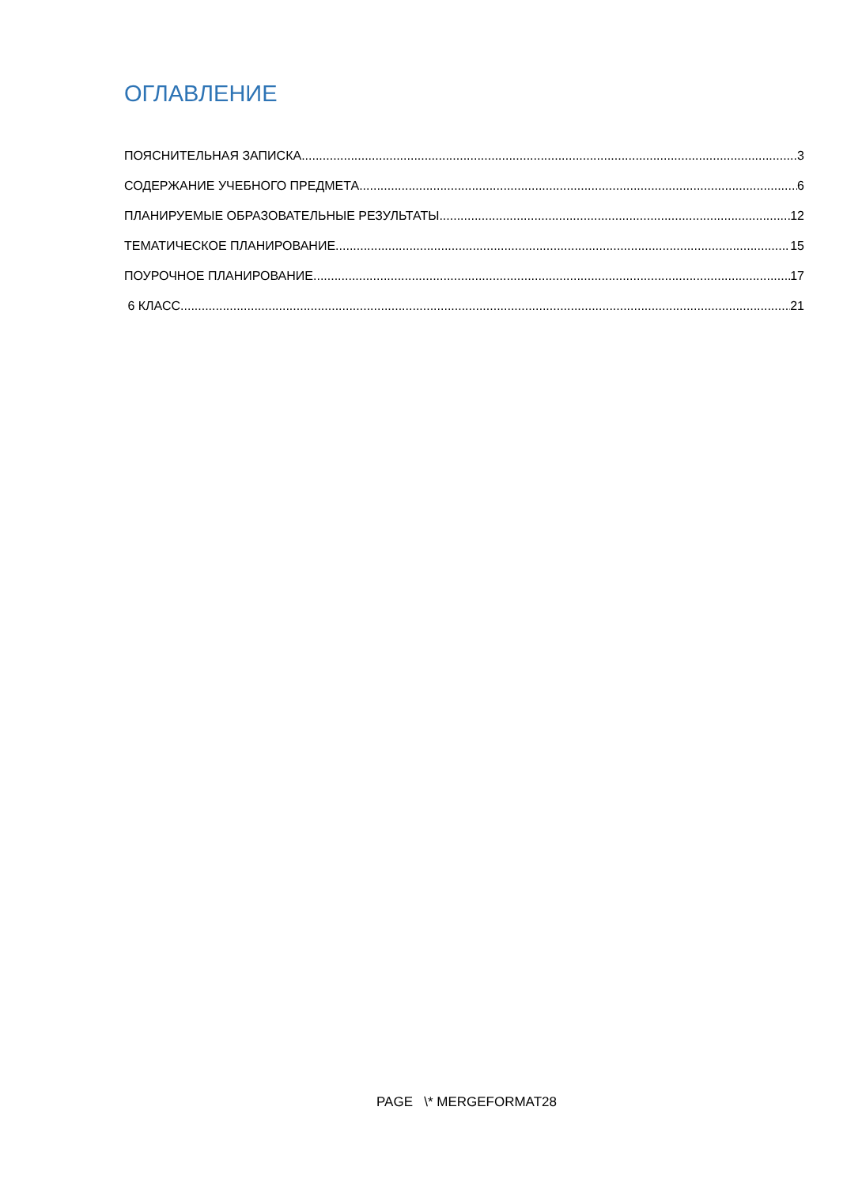ОГЛАВЛЕНИЕ
ПОЯСНИТЕЛЬНАЯ ЗАПИСКА 3
СОДЕРЖАНИЕ УЧЕБНОГО ПРЕДМЕТА 6
ПЛАНИРУЕМЫЕ ОБРАЗОВАТЕЛЬНЫЕ РЕЗУЛЬТАТЫ 12
ТЕМАТИЧЕСКОЕ ПЛАНИРОВАНИЕ 15
ПОУРОЧНОЕ ПЛАНИРОВАНИЕ 17
6 КЛАСС 21
PAGE \* MERGEFORMAT28